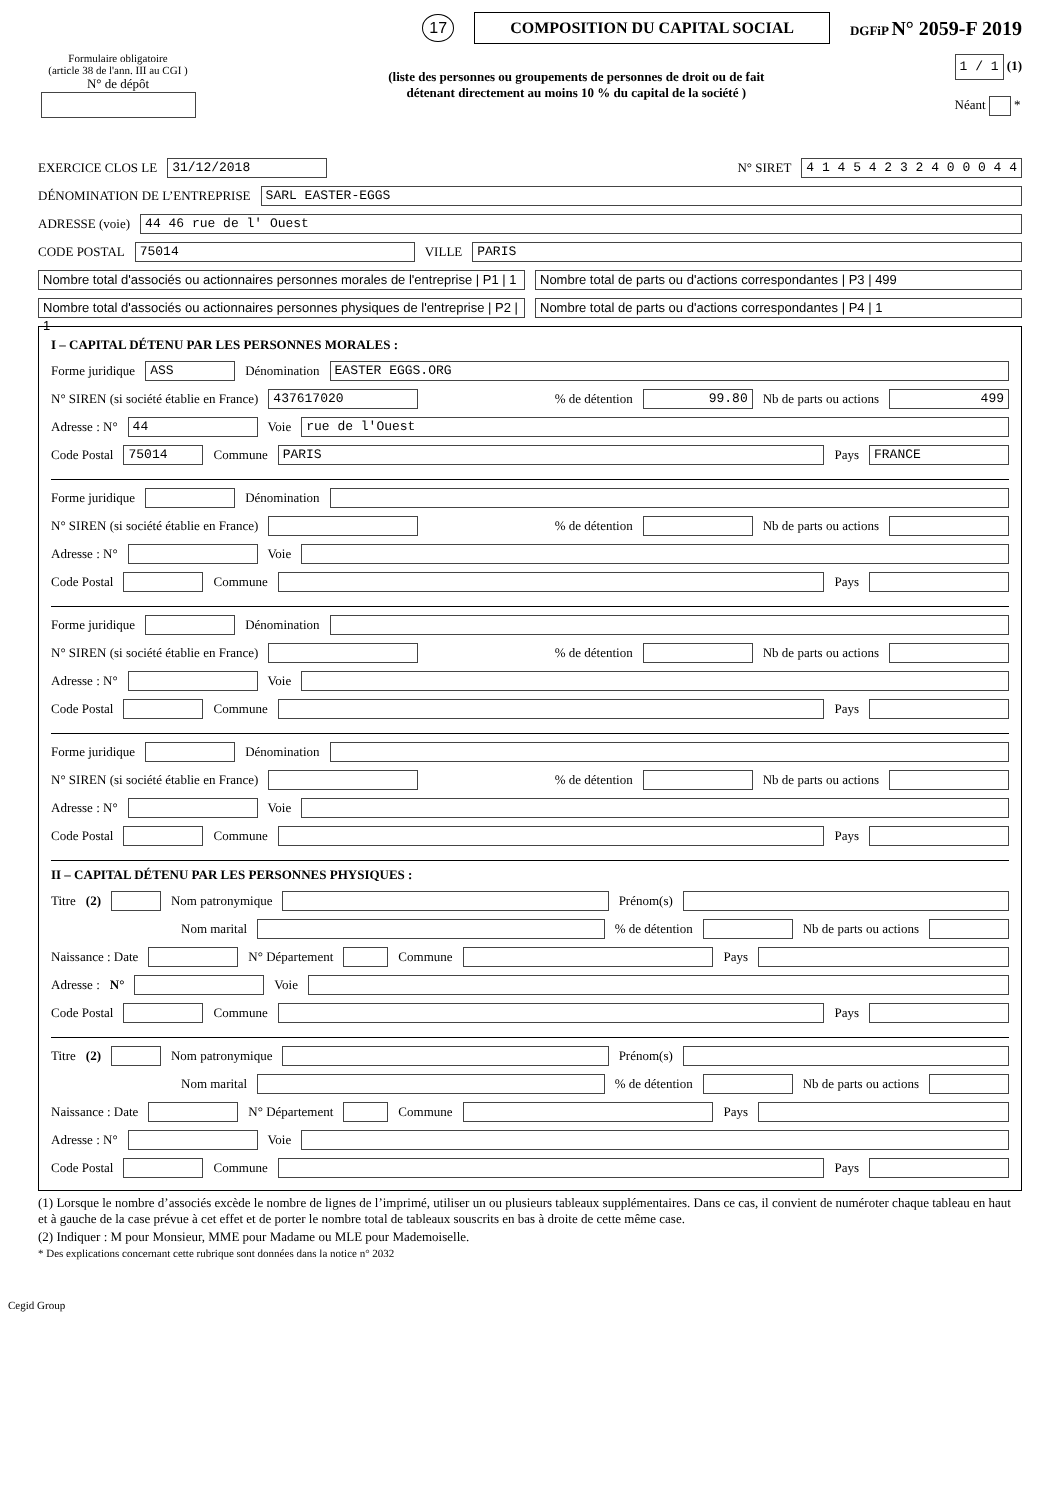17 COMPOSITION DU CAPITAL SOCIAL DGFiP N° 2059-F 2019
Formulaire obligatoire
(article 38 de l'ann. III au CGI )
N° de dépôt
(liste des personnes ou groupements de personnes de droit ou de fait
détenant directement au moins 10 % du capital de la société )
1 / 1 (1)
Néant *
EXERCICE CLOS LE 31/12/2018 N° SIRET 4 1 4 5 4 2 3 2 4 0 0 0 4 4
DÉNOMINATION DE L’ENTREPRISE SARL EASTER-EGGS
ADRESSE (voie) 44 46 rue de l' Ouest
CODE POSTAL 75014 VILLE PARIS
Nombre total d'associés ou actionnaires personnes morales de l'entreprise | P1 | 1 Nombre total de parts ou d'actions correspondantes | P3 | 499
Nombre total d'associés ou actionnaires personnes physiques de l'entreprise | P2 | 1 Nombre total de parts ou d'actions correspondantes | P4 | 1
I – CAPITAL DÉTENU PAR LES PERSONNES MORALES :
Forme juridique ASS Dénomination EASTER EGGS.ORG
N° SIREN (si société établie en France) 437617020 % de détention 99.80 Nb de parts ou actions 499
Adresse : N° 44 Voie rue de l'Ouest
Code Postal 75014 Commune PARIS Pays FRANCE
Forme juridique Dénomination
N° SIREN (si société établie en France) % de détention Nb de parts ou actions
Adresse : N° Voie
Code Postal Commune Pays
Forme juridique Dénomination
N° SIREN (si société établie en France) % de détention Nb de parts ou actions
Adresse : N° Voie
Code Postal Commune Pays
Forme juridique Dénomination
N° SIREN (si société établie en France) % de détention Nb de parts ou actions
Adresse : N° Voie
Code Postal Commune Pays
II – CAPITAL DÉTENU PAR LES PERSONNES PHYSIQUES :
Titre (2) Nom patronymique Prénom(s)
Nom marital % de détention Nb de parts ou actions
Naissance : Date N° Département Commune Pays
Adresse : N° Voie
Code Postal Commune Pays
Titre (2) Nom patronymique Prénom(s)
Nom marital % de détention Nb de parts ou actions
Naissance : Date N° Département Commune Pays
Adresse : N° Voie
Code Postal Commune Pays
(1) Lorsque le nombre d’associés excède le nombre de lignes de l’imprimé, utiliser un ou plusieurs tableaux supplémentaires. Dans ce cas, il convient de numéroter chaque tableau en haut et à gauche de la case prévue à cet effet et de porter le nombre total de tableaux souscrits en bas à droite de cette même case.
(2) Indiquer : M pour Monsieur, MME pour Madame ou MLE pour Mademoiselle.
* Des explications concernant cette rubrique sont données dans la notice n° 2032
Cegid Group